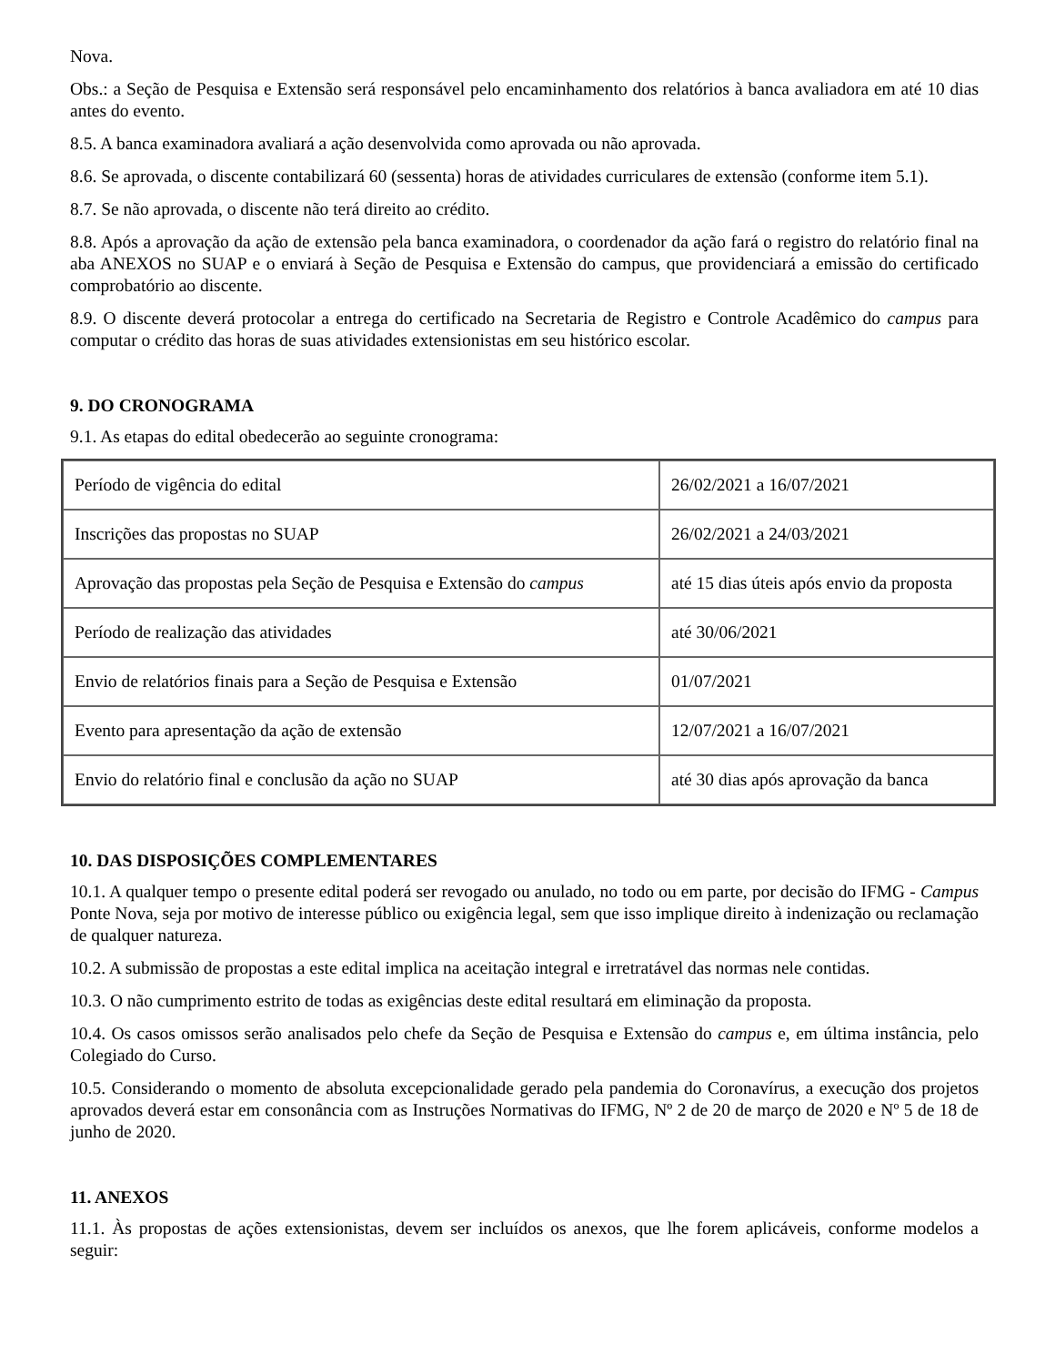Nova.
Obs.: a Seção de Pesquisa e Extensão será responsável pelo encaminhamento dos relatórios à banca avaliadora em até 10 dias antes do evento.
8.5. A banca examinadora avaliará a ação desenvolvida como aprovada ou não aprovada.
8.6. Se aprovada, o discente contabilizará 60 (sessenta) horas de atividades curriculares de extensão (conforme item 5.1).
8.7. Se não aprovada, o discente não terá direito ao crédito.
8.8. Após a aprovação da ação de extensão pela banca examinadora, o coordenador da ação fará o registro do relatório final na aba ANEXOS no SUAP e o enviará à Seção de Pesquisa e Extensão do campus, que providenciará a emissão do certificado comprobatório ao discente.
8.9. O discente deverá protocolar a entrega do certificado na Secretaria de Registro e Controle Acadêmico do campus para computar o crédito das horas de suas atividades extensionistas em seu histórico escolar.
9. DO CRONOGRAMA
9.1. As etapas do edital obedecerão ao seguinte cronograma:
| Período de vigência do edital | 26/02/2021 a 16/07/2021 |
| Inscrições das propostas no SUAP | 26/02/2021 a 24/03/2021 |
| Aprovação das propostas pela Seção de Pesquisa e Extensão do campus | até 15 dias úteis após envio da proposta |
| Período de realização das atividades | até 30/06/2021 |
| Envio de relatórios finais para a Seção de Pesquisa e Extensão | 01/07/2021 |
| Evento para apresentação da ação de extensão | 12/07/2021 a 16/07/2021 |
| Envio do relatório final e conclusão da ação no SUAP | até 30 dias após aprovação da banca |
10. DAS DISPOSIÇÕES COMPLEMENTARES
10.1. A qualquer tempo o presente edital poderá ser revogado ou anulado, no todo ou em parte, por decisão do IFMG - Campus Ponte Nova, seja por motivo de interesse público ou exigência legal, sem que isso implique direito à indenização ou reclamação de qualquer natureza.
10.2. A submissão de propostas a este edital implica na aceitação integral e irretratável das normas nele contidas.
10.3. O não cumprimento estrito de todas as exigências deste edital resultará em eliminação da proposta.
10.4. Os casos omissos serão analisados pelo chefe da Seção de Pesquisa e Extensão do campus e, em última instância, pelo Colegiado do Curso.
10.5. Considerando o momento de absoluta excepcionalidade gerado pela pandemia do Coronavírus, a execução dos projetos aprovados deverá estar em consonância com as Instruções Normativas do IFMG, Nº 2 de 20 de março de 2020 e Nº 5 de 18 de junho de 2020.
11. ANEXOS
11.1. Às propostas de ações extensionistas, devem ser incluídos os anexos, que lhe forem aplicáveis, conforme modelos a seguir: